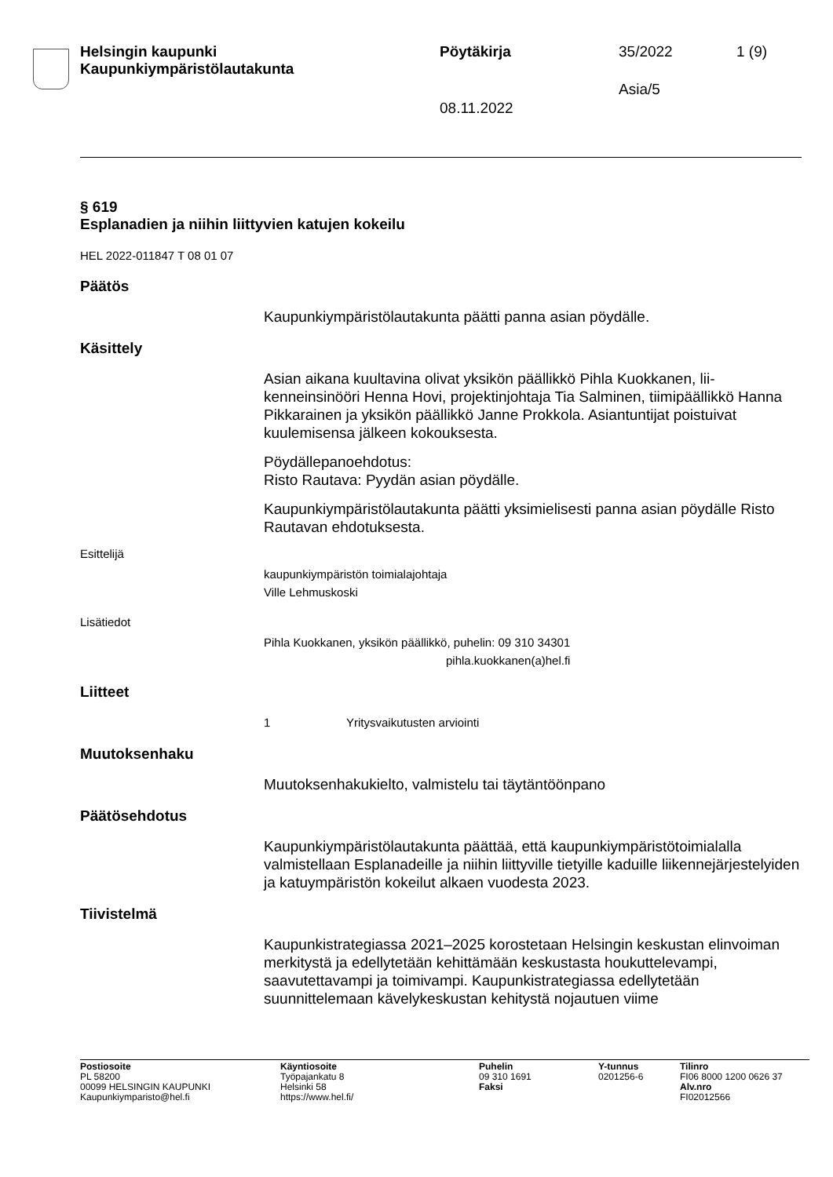Helsingin kaupunki
Kaupunkiympäristölautakunta
Pöytäkirja 35/2022 1 (9)
Asia/5
08.11.2022
§ 619
Esplanadien ja niihin liittyvien katujen kokeilu
HEL 2022-011847 T 08 01 07
Päätös
Kaupunkiympäristölautakunta päätti panna asian pöydälle.
Käsittely
Asian aikana kuultavina olivat yksikön päällikkö Pihla Kuokkanen, lii­kenneinsinööri Henna Hovi, projektinjohtaja Tia Salminen, tiimipäällikkö Hanna Pikkarainen ja yksikön päällikkö Janne Prokkola. Asiantuntijat poistuivat kuulemisensa jälkeen kokouksesta.
Pöydällepanoehdotus:
Risto Rautava: Pyydän asian pöydälle.
Kaupunkiympäristölautakunta päätti yksimielisesti panna asian pöydäl­le Risto Rautavan ehdotuksesta.
Esittelijä
kaupunkiympäristön toimialajohtaja
Ville Lehmuskoski
Lisätiedot
Pihla Kuokkanen, yksikön päällikkö, puhelin: 09 310 34301
pihla.kuokkanen(a)hel.fi
Liitteet
1 Yritysvaikutusten arviointi
Muutoksenhaku
Muutoksenhakukielto, valmistelu tai täytäntöönpano
Päätösehdotus
Kaupunkiympäristölautakunta päättää, että kaupunkiympäristötoimialal­la valmistellaan Esplanadeille ja niihin liittyville tietyille kaduille liikenne­järjestelyiden ja katuympäristön kokeilut alkaen vuodesta 2023.
Tiivistelmä
Kaupunkistrategiassa 2021–2025 korostetaan Helsingin keskustan elinvoiman merkitystä ja edellytetään kehittämään keskustasta houkut­televampi, saavutettavampi ja toimivampi. Kaupunkistrategiassa edelly­tetään suunnittelemaan kävelykeskustan kehitystä nojautuen viime
Postiosoite
PL 58200
00099 HELSINGIN KAUPUNKI
Kaupunkiymparisto@hel.fi
Käyntiosoite
Työpajankatu 8
Helsinki 58
https://www.hel.fi/
Puhelin
09 310 1691
Faksi
Y-tunnus
0201256-6
Tilinro
FI06 8000 1200 0626 37
Alv.nro
FI02012566